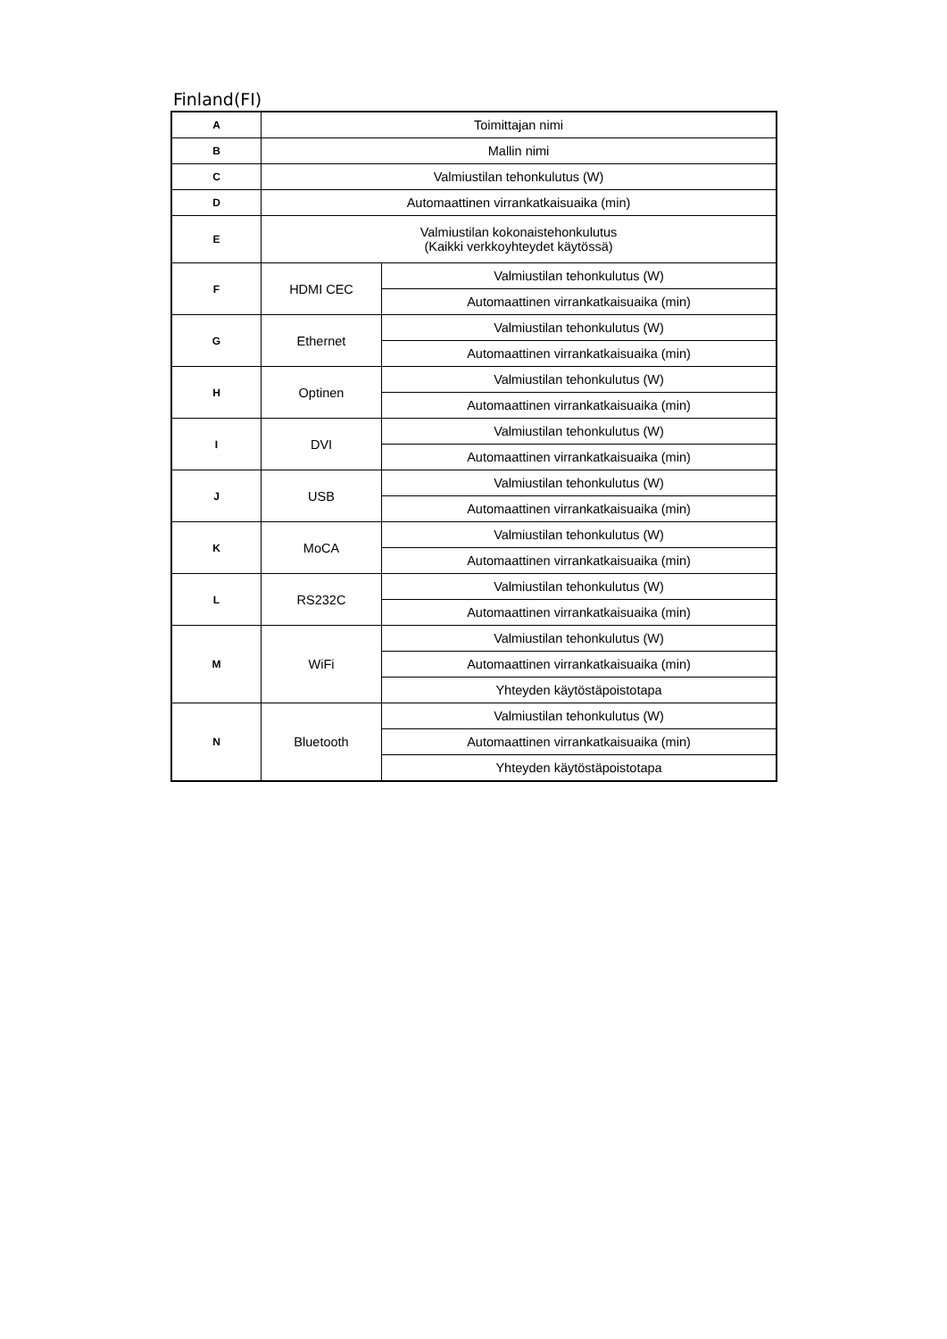Finland(FI)
| A | Toimittajan nimi | |
| B | Mallin nimi | |
| C | Valmiustilan tehonkulutus (W) | |
| D | Automaattinen virrankatkaisuaika (min) | |
| E | Valmiustilan kokonaistehonkulutus (Kaikki verkkoyhteydet käytössä) | |
| F | HDMI CEC | Valmiustilan tehonkulutus (W) |
| | | Automaattinen virrankatkaisuaika (min) |
| G | Ethernet | Valmiustilan tehonkulutus (W) |
| | | Automaattinen virrankatkaisuaika (min) |
| H | Optinen | Valmiustilan tehonkulutus (W) |
| | | Automaattinen virrankatkaisuaika (min) |
| I | DVI | Valmiustilan tehonkulutus (W) |
| | | Automaattinen virrankatkaisuaika (min) |
| J | USB | Valmiustilan tehonkulutus (W) |
| | | Automaattinen virrankatkaisuaika (min) |
| K | MoCA | Valmiustilan tehonkulutus (W) |
| | | Automaattinen virrankatkaisuaika (min) |
| L | RS232C | Valmiustilan tehonkulutus (W) |
| | | Automaattinen virrankatkaisuaika (min) |
| M | WiFi | Valmiustilan tehonkulutus (W) |
| | | Automaattinen virrankatkaisuaika (min) |
| | | Yhteyden käytöstäpoistotapa |
| N | Bluetooth | Valmiustilan tehonkulutus (W) |
| | | Automaattinen virrankatkaisuaika (min) |
| | | Yhteyden käytöstäpoistotapa |